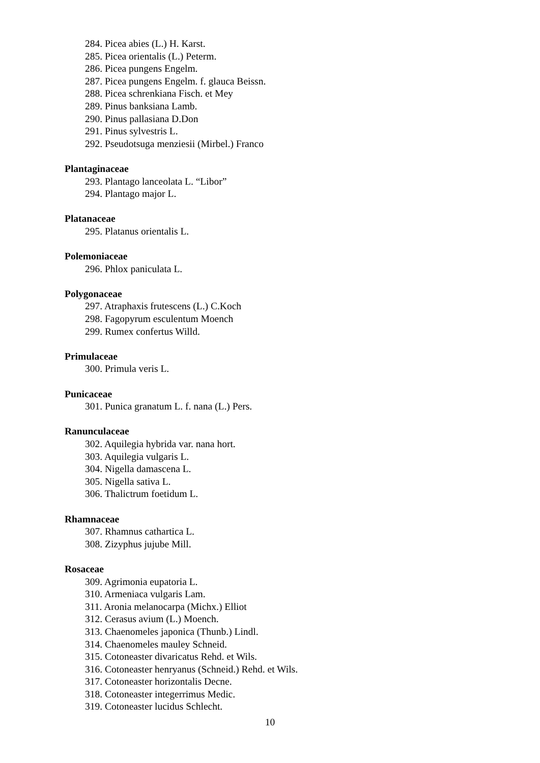284. Picea abies (L.) H. Karst.
285. Picea orientalis (L.) Peterm.
286. Picea pungens Engelm.
287. Picea pungens Engelm. f. glauca Beissn.
288. Picea schrenkiana Fisch. et Mey
289. Pinus banksiana Lamb.
290. Pinus pallasiana D.Don
291. Pinus sylvestris L.
292. Pseudotsuga menziesii (Mirbel.) Franco
Plantaginaceae
293. Plantago lanceolata L. “Libor”
294. Plantago major L.
Platanaceae
295. Platanus orientalis L.
Polemoniaceae
296. Phlox paniculata L.
Polygonaceae
297. Atraphaxis frutescens (L.) C.Koch
298. Fagopyrum esculentum Moench
299. Rumex confertus Willd.
Primulaceae
300. Primula veris L.
Punicaceae
301. Punica granatum L. f. nana (L.) Pers.
Ranunculaceae
302. Aquilegia hybrida var. nana hort.
303. Aquilegia vulgaris L.
304. Nigella damascena L.
305. Nigella sativa L.
306. Thalictrum foetidum L.
Rhamnaceae
307. Rhamnus cathartica L.
308. Zizyphus jujube Mill.
Rosaceae
309. Agrimonia eupatoria L.
310. Armeniaca vulgaris Lam.
311. Aronia melanocarpa (Michx.) Elliot
312. Cerasus avium (L.) Moench.
313. Chaenomeles japonica (Thunb.) Lindl.
314. Chaenomeles mauley Schneid.
315. Cotoneaster divaricatus Rehd. et Wils.
316. Cotoneaster henryanus (Schneid.) Rehd. et Wils.
317. Cotoneaster horizontalis Decne.
318. Cotoneaster integerrimus Medic.
319. Cotoneaster lucidus Schlecht.
10